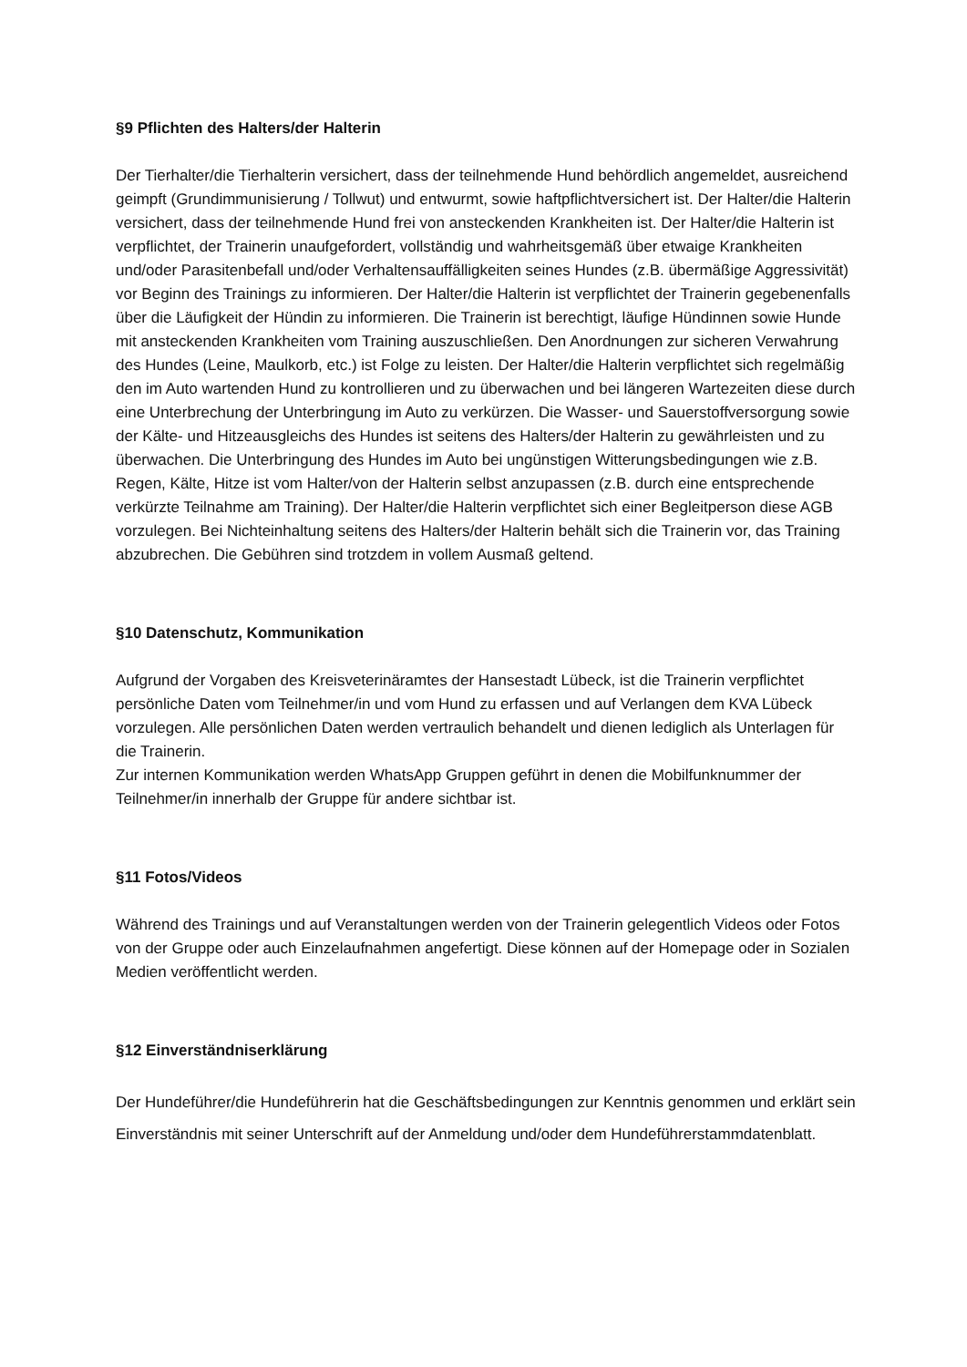§9 Pflichten des Halters/der Halterin
Der Tierhalter/die Tierhalterin versichert, dass der teilnehmende Hund behördlich angemeldet, ausreichend geimpft (Grundimmunisierung / Tollwut) und entwurmt, sowie haftpflichtversichert ist. Der Halter/die Halterin versichert, dass der teilnehmende Hund frei von ansteckenden Krankheiten ist. Der Halter/die Halterin ist verpflichtet, der Trainerin unaufgefordert, vollständig und wahrheitsgemäß über etwaige Krankheiten und/oder Parasitenbefall und/oder Verhaltensauffälligkeiten seines Hundes (z.B. übermäßige Aggressivität) vor Beginn des Trainings zu informieren. Der Halter/die Halterin ist verpflichtet der Trainerin gegebenenfalls über die Läufigkeit der Hündin zu informieren. Die Trainerin ist berechtigt, läufige Hündinnen sowie Hunde mit ansteckenden Krankheiten vom Training auszuschließen. Den Anordnungen zur sicheren Verwahrung des Hundes (Leine, Maulkorb, etc.) ist Folge zu leisten. Der Halter/die Halterin verpflichtet sich regelmäßig den im Auto wartenden Hund zu kontrollieren und zu überwachen und bei längeren Wartezeiten diese durch eine Unterbrechung der Unterbringung im Auto zu verkürzen. Die Wasser- und Sauerstoffversorgung sowie der Kälte- und Hitzeausgleichs des Hundes ist seitens des Halters/der Halterin zu gewährleisten und zu überwachen. Die Unterbringung des Hundes im Auto bei ungünstigen Witterungsbedingungen wie z.B. Regen, Kälte, Hitze ist vom Halter/von der Halterin selbst anzupassen (z.B. durch eine entsprechende verkürzte Teilnahme am Training). Der Halter/die Halterin verpflichtet sich einer Begleitperson diese AGB vorzulegen. Bei Nichteinhaltung seitens des Halters/der Halterin behält sich die Trainerin vor, das Training abzubrechen. Die Gebühren sind trotzdem in vollem Ausmaß geltend.
§10 Datenschutz, Kommunikation
Aufgrund der Vorgaben des Kreisveterinäramtes der Hansestadt Lübeck, ist die Trainerin verpflichtet persönliche Daten vom Teilnehmer/in und vom Hund zu erfassen und auf Verlangen dem KVA Lübeck vorzulegen. Alle persönlichen Daten werden vertraulich behandelt und dienen lediglich als Unterlagen für die Trainerin.
Zur internen Kommunikation werden WhatsApp Gruppen geführt in denen die Mobilfunknummer der Teilnehmer/in innerhalb der Gruppe für andere sichtbar ist.
§11 Fotos/Videos
Während des Trainings und auf Veranstaltungen werden von der Trainerin gelegentlich Videos oder Fotos von der Gruppe oder auch Einzelaufnahmen angefertigt. Diese können auf der Homepage oder in Sozialen Medien veröffentlicht werden.
§12 Einverständniserklärung
Der Hundeführer/die Hundeführerin hat die Geschäftsbedingungen zur Kenntnis genommen und erklärt sein Einverständnis mit seiner Unterschrift auf der Anmeldung und/oder dem Hundeführerstammdatenblatt.